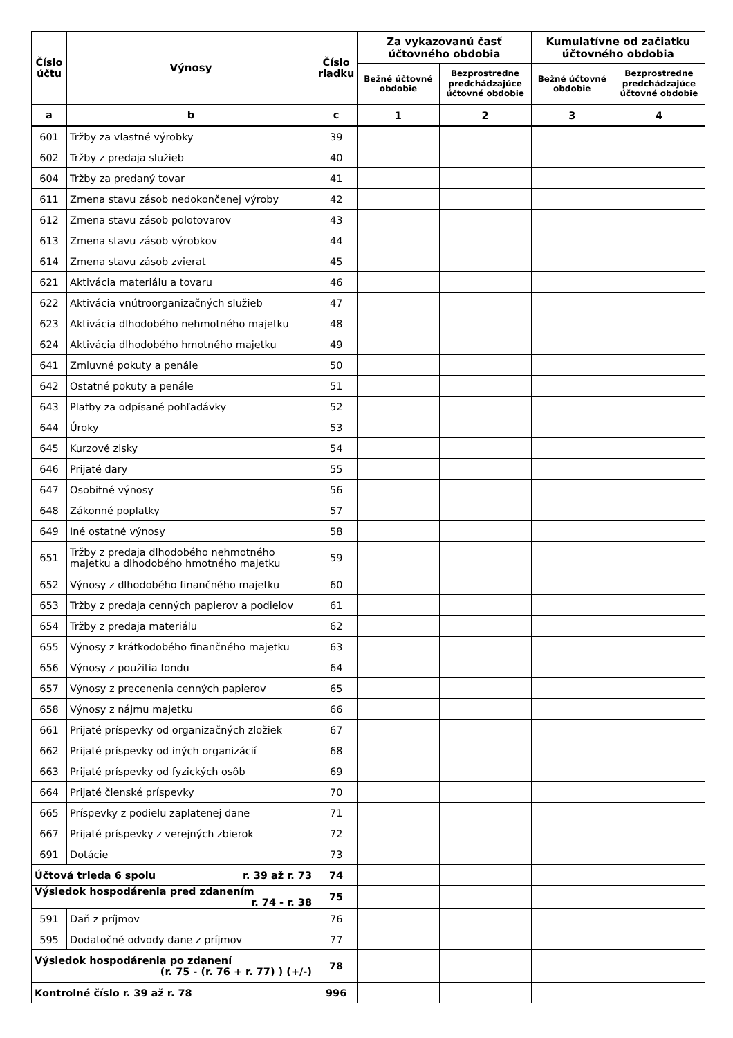| Číslo účtu | Výnosy | Číslo riadku | Za vykazovanú časť účtovného obdobia | | Kumulatívne od začiatku účtovného obdobia | |
| --- | --- | --- | --- | --- | --- | --- |
| | | | Bežné účtovné obdobie | Bezprostredne predchádzajúce účtovné obdobie | Bežné účtovné obdobie | Bezprostredne predchádzajúce účtovné obdobie |
| a | b | c | 1 | 2 | 3 | 4 |
| 601 | Tržby za vlastné výrobky | 39 | | | | |
| 602 | Tržby z predaja služieb | 40 | | | | |
| 604 | Tržby za predaný tovar | 41 | | | | |
| 611 | Zmena stavu zásob nedokončenej výroby | 42 | | | | |
| 612 | Zmena stavu zásob polotovarov | 43 | | | | |
| 613 | Zmena stavu zásob výrobkov | 44 | | | | |
| 614 | Zmena stavu zásob zvierat | 45 | | | | |
| 621 | Aktivácia materiálu a tovaru | 46 | | | | |
| 622 | Aktivácia vnútroorganizačných služieb | 47 | | | | |
| 623 | Aktivácia dlhodobého nehmotného majetku | 48 | | | | |
| 624 | Aktivácia dlhodobého hmotného majetku | 49 | | | | |
| 641 | Zmluvné pokuty a penále | 50 | | | | |
| 642 | Ostatné pokuty a penále | 51 | | | | |
| 643 | Platby za odpísané pohľadávky | 52 | | | | |
| 644 | Úroky | 53 | | | | |
| 645 | Kurzové zisky | 54 | | | | |
| 646 | Prijaté dary | 55 | | | | |
| 647 | Osobitné výnosy | 56 | | | | |
| 648 | Zákonné poplatky | 57 | | | | |
| 649 | Iné ostatné výnosy | 58 | | | | |
| 651 | Tržby z predaja dlhodobého nehmotného majetku a dlhodobého hmotného majetku | 59 | | | | |
| 652 | Výnosy z dlhodobého finančného majetku | 60 | | | | |
| 653 | Tržby z predaja cenných papierov a podielov | 61 | | | | |
| 654 | Tržby z predaja materiálu | 62 | | | | |
| 655 | Výnosy z krátkodobého finančného majetku | 63 | | | | |
| 656 | Výnosy z použitia fondu | 64 | | | | |
| 657 | Výnosy z precenenia cenných papierov | 65 | | | | |
| 658 | Výnosy z nájmu majetku | 66 | | | | |
| 661 | Prijaté príspevky od organizačných zložiek | 67 | | | | |
| 662 | Prijaté príspevky od iných organizácií | 68 | | | | |
| 663 | Prijaté príspevky od fyzických osôb | 69 | | | | |
| 664 | Prijaté členské príspevky | 70 | | | | |
| 665 | Príspevky z podielu zaplatenej dane | 71 | | | | |
| 667 | Prijaté príspevky z verejných zbierok | 72 | | | | |
| 691 | Dotácie | 73 | | | | |
| Účtová trieda 6 spolu r. 39 až r. 73 | | 74 | | | | |
| Výsledok hospodárenia pred zdanením r. 74 - r. 38 | | 75 | | | | |
| 591 | Daň z príjmov | 76 | | | | |
| 595 | Dodatočné odvody dane z príjmov | 77 | | | | |
| Výsledok hospodárenia po zdanení (r. 75 - (r. 76 + r. 77) ) (+/-) | | 78 | | | | |
| Kontrolné číslo r. 39 až r. 78 | | 996 | | | | |